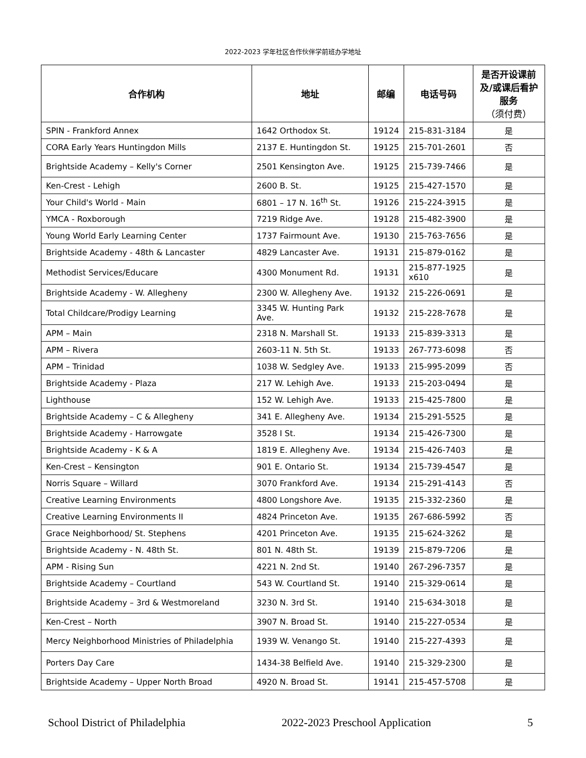2022-2023 学年社区合作伙伴学前班办学地址
| 合作机构 | 地址 | 邮编 | 电话号码 | 是否开设课前及/或课后看护服务 （须付费） |
| --- | --- | --- | --- | --- |
| SPIN - Frankford Annex | 1642 Orthodox St. | 19124 | 215-831-3184 | 是 |
| CORA Early Years Huntingdon Mills | 2137 E. Huntingdon St. | 19125 | 215-701-2601 | 否 |
| Brightside Academy – Kelly's Corner | 2501 Kensington Ave. | 19125 | 215-739-7466 | 是 |
| Ken-Crest - Lehigh | 2600 B. St. | 19125 | 215-427-1570 | 是 |
| Your Child's World - Main | 6801 – 17 N. 16<sup>th</sup> St. | 19126 | 215-224-3915 | 是 |
| YMCA - Roxborough | 7219 Ridge Ave. | 19128 | 215-482-3900 | 是 |
| Young World Early Learning Center | 1737 Fairmount Ave. | 19130 | 215-763-7656 | 是 |
| Brightside Academy - 48th & Lancaster | 4829 Lancaster Ave. | 19131 | 215-879-0162 | 是 |
| Methodist Services/Educare | 4300 Monument Rd. | 19131 | 215-877-1925 x610 | 是 |
| Brightside Academy - W. Allegheny | 2300 W. Allegheny Ave. | 19132 | 215-226-0691 | 是 |
| Total Childcare/Prodigy Learning | 3345 W. Hunting Park Ave. | 19132 | 215-228-7678 | 是 |
| APM – Main | 2318 N. Marshall St. | 19133 | 215-839-3313 | 是 |
| APM – Rivera | 2603-11 N. 5th St. | 19133 | 267-773-6098 | 否 |
| APM – Trinidad | 1038 W. Sedgley Ave. | 19133 | 215-995-2099 | 否 |
| Brightside Academy - Plaza | 217 W. Lehigh Ave. | 19133 | 215-203-0494 | 是 |
| Lighthouse | 152 W. Lehigh Ave. | 19133 | 215-425-7800 | 是 |
| Brightside Academy – C & Allegheny | 341 E. Allegheny Ave. | 19134 | 215-291-5525 | 是 |
| Brightside Academy - Harrowgate | 3528 I St. | 19134 | 215-426-7300 | 是 |
| Brightside Academy - K & A | 1819 E. Allegheny Ave. | 19134 | 215-426-7403 | 是 |
| Ken-Crest – Kensington | 901 E. Ontario St. | 19134 | 215-739-4547 | 是 |
| Norris Square – Willard | 3070 Frankford Ave. | 19134 | 215-291-4143 | 否 |
| Creative Learning Environments | 4800 Longshore Ave. | 19135 | 215-332-2360 | 是 |
| Creative Learning Environments II | 4824 Princeton Ave. | 19135 | 267-686-5992 | 否 |
| Grace Neighborhood/ St. Stephens | 4201 Princeton Ave. | 19135 | 215-624-3262 | 是 |
| Brightside Academy - N. 48th St. | 801 N. 48th St. | 19139 | 215-879-7206 | 是 |
| APM - Rising Sun | 4221 N. 2nd St. | 19140 | 267-296-7357 | 是 |
| Brightside Academy – Courtland | 543 W. Courtland St. | 19140 | 215-329-0614 | 是 |
| Brightside Academy – 3rd & Westmoreland | 3230 N. 3rd St. | 19140 | 215-634-3018 | 是 |
| Ken-Crest – North | 3907 N. Broad St. | 19140 | 215-227-0534 | 是 |
| Mercy Neighborhood Ministries of Philadelphia | 1939 W. Venango St. | 19140 | 215-227-4393 | 是 |
| Porters Day Care | 1434-38 Belfield Ave. | 19140 | 215-329-2300 | 是 |
| Brightside Academy – Upper North Broad | 4920 N. Broad St. | 19141 | 215-457-5708 | 是 |
School District of Philadelphia 2022-2023 Preschool Application 5